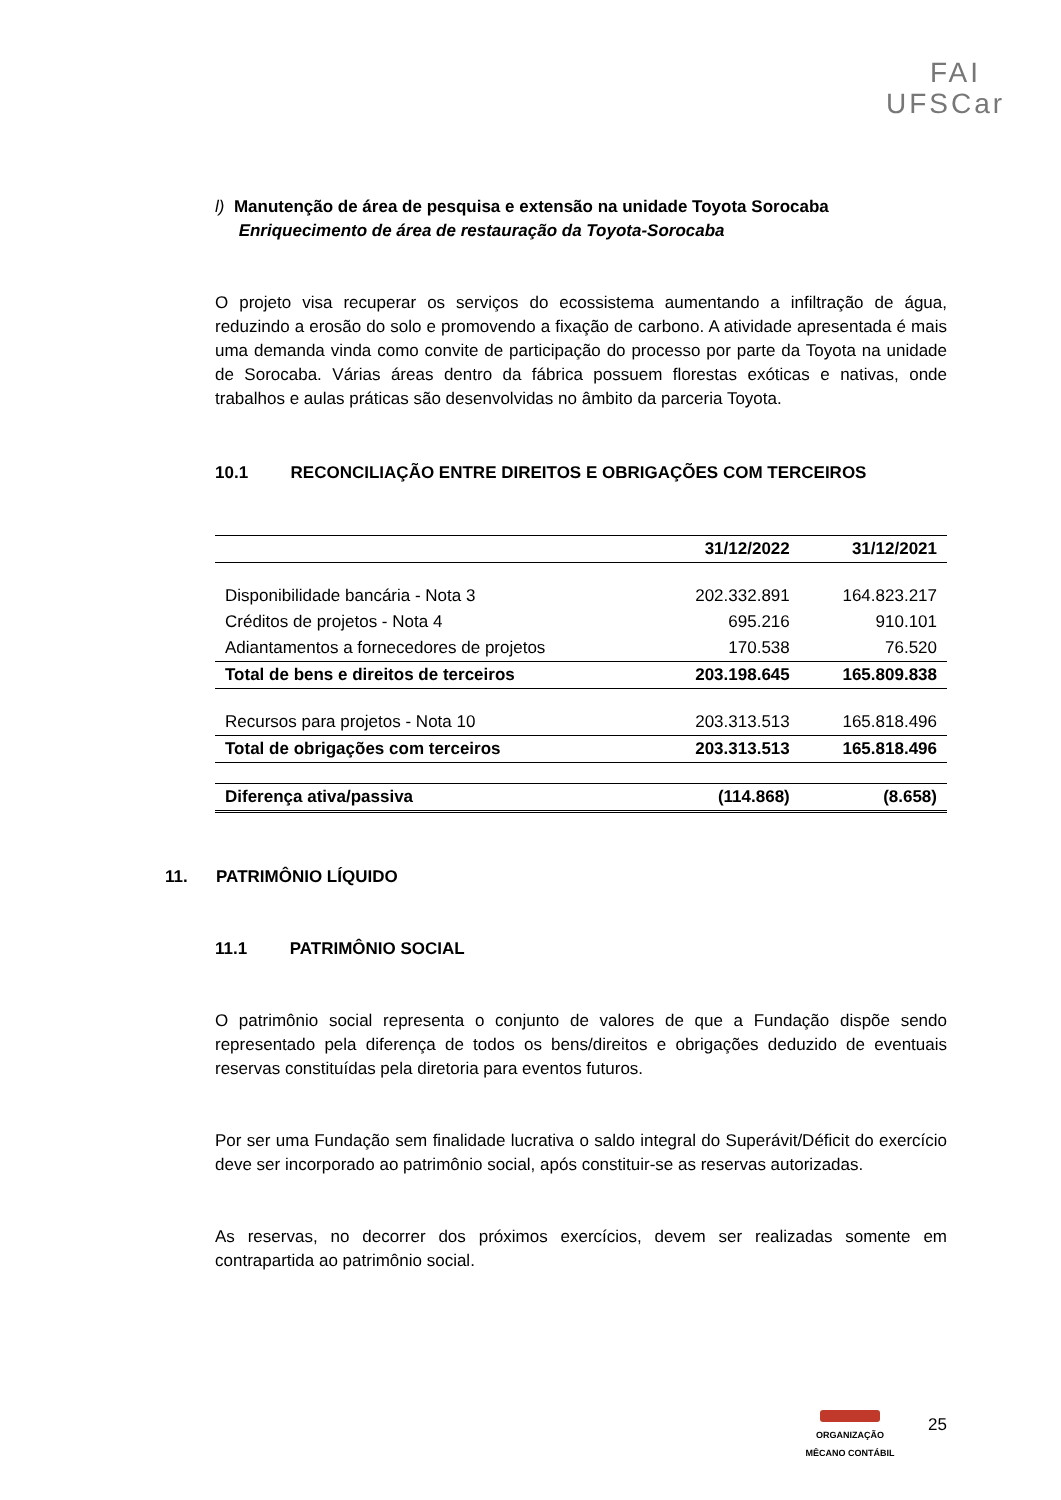FAI
UFSCar
l) Manutenção de área de pesquisa e extensão na unidade Toyota Sorocaba
Enriquecimento de área de restauração da Toyota-Sorocaba
O projeto visa recuperar os serviços do ecossistema aumentando a infiltração de água, reduzindo a erosão do solo e promovendo a fixação de carbono. A atividade apresentada é mais uma demanda vinda como convite de participação do processo por parte da Toyota na unidade de Sorocaba. Várias áreas dentro da fábrica possuem florestas exóticas e nativas, onde trabalhos e aulas práticas são desenvolvidas no âmbito da parceria Toyota.
10.1 RECONCILIAÇÃO ENTRE DIREITOS E OBRIGAÇÕES COM TERCEIROS
| | 31/12/2022 | 31/12/2021 |
| --- | --- | --- |
| Disponibilidade bancária - Nota 3 | 202.332.891 | 164.823.217 |
| Créditos de projetos - Nota 4 | 695.216 | 910.101 |
| Adiantamentos a fornecedores de projetos | 170.538 | 76.520 |
| Total de bens e direitos de terceiros | 203.198.645 | 165.809.838 |
| Recursos para projetos - Nota 10 | 203.313.513 | 165.818.496 |
| Total de obrigações com terceiros | 203.313.513 | 165.818.496 |
| Diferença ativa/passiva | (114.868) | (8.658) |
11. PATRIMÔNIO LÍQUIDO
11.1 PATRIMÔNIO SOCIAL
O patrimônio social representa o conjunto de valores de que a Fundação dispõe sendo representado pela diferença de todos os bens/direitos e obrigações deduzido de eventuais reservas constituídas pela diretoria para eventos futuros.
Por ser uma Fundação sem finalidade lucrativa o saldo integral do Superávit/Déficit do exercício deve ser incorporado ao patrimônio social, após constituir-se as reservas autorizadas.
As reservas, no decorrer dos próximos exercícios, devem ser realizadas somente em contrapartida ao patrimônio social.
ORGANIZAÇÃO
MÊCANO CONTÁBIL
25